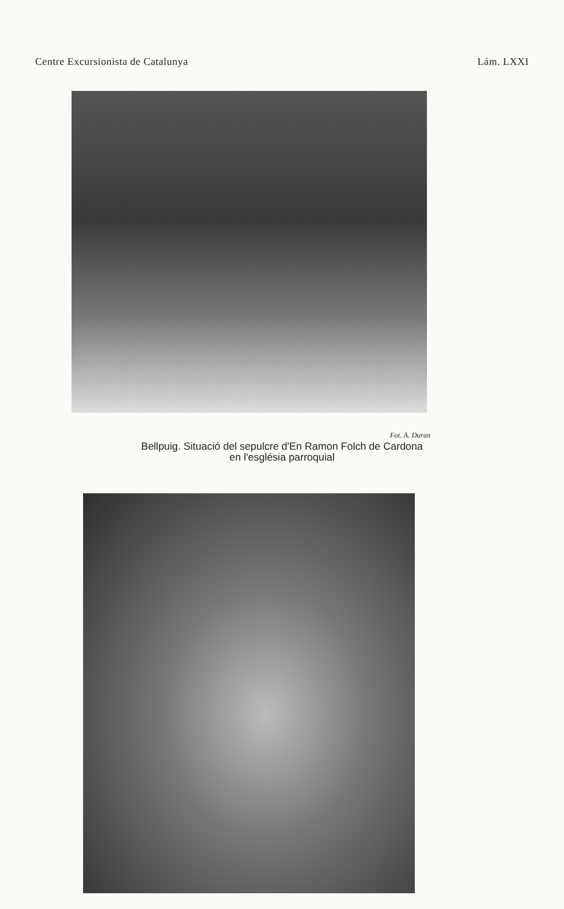Centre Excursionista de Catalunya Lám. LXXI
Fot. A. Duran
Bellpuig. Situació del sepulcre d'En Ramon Folch de Cardona
en l'església parroquial